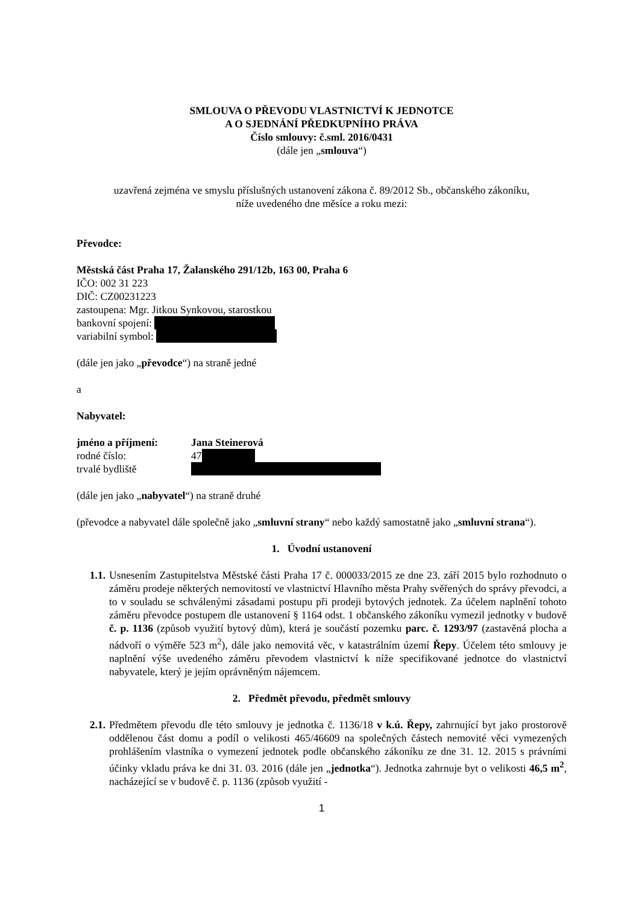SMLOUVA O PŘEVODU VLASTNICTVÍ K JEDNOTCE
A O SJEDNÁNÍ PŘEDKUPNÍHO PRÁVA
Číslo smlouvy: č.sml. 2016/0431
(dále jen „smlouva“)
uzavřená zejména ve smyslu příslušných ustanovení zákona č. 89/2012 Sb., občanského zákoníku,
níže uvedeného dne měsíce a roku mezi:
Převodce:
Městská část Praha 17, Žalanského 291/12b, 163 00, Praha 6
IČO: 002 31 223
DIČ: CZ00231223
zastoupena: Mgr. Jitkou Synkovou, starostkou
bankovní spojení:
variabilní symbol:
(dále jen jako „převodce“) na straně jedné
a
Nabyvatel:
jméno a příjmení: Jana Steinerová
rodné číslo: 47
trvalé bydliště
(dále jen jako „nabyvatel“) na straně druhé
(převodce a nabyvatel dále společně jako „smluvní strany“ nebo každý samostatně jako „smluvní strana“).
1. Úvodní ustanovení
1.1. Usnesením Zastupitelstva Městské části Praha 17 č. 000033/2015 ze dne 23. září 2015 bylo rozhodnuto o záměru prodeje některých nemovitostí ve vlastnictví Hlavního města Prahy svěřených do správy převodci, a to v souladu se schválenými zásadami postupu při prodeji bytových jednotek. Za účelem naplnění tohoto záměru převodce postupem dle ustanovení § 1164 odst. 1 občanského zákoníku vymezil jednotky v budově č. p. 1136 (způsob využití bytový dům), která je součástí pozemku parc. č. 1293/97 (zastavěná plocha a nádvoří o výměře 523 m<sup>2</sup>), dále jako nemovitá věc, v katastrálním území Řepy. Účelem této smlouvy je naplnění výše uvedeného záměru převodem vlastnictví k níže specifikované jednotce do vlastnictví nabyvatele, který je jejím oprávněným nájemcem.
2. Předmět převodu, předmět smlouvy
2.1. Předmětem převodu dle této smlouvy je jednotka č. 1136/18 v k.ú. Řepy, zahrnující byt jako prostorově oddělenou část domu a podíl o velikosti 465/46609 na společných částech nemovité věci vymezených prohlášením vlastníka o vymezení jednotek podle občanského zákoníku ze dne 31. 12. 2015 s právními účinky vkladu práva ke dni 31. 03. 2016 (dále jen „jednotka“). Jednotka zahrnuje byt o velikosti 46,5 m<sup>2</sup>, nacházející se v budově č. p. 1136 (způsob využití -
1